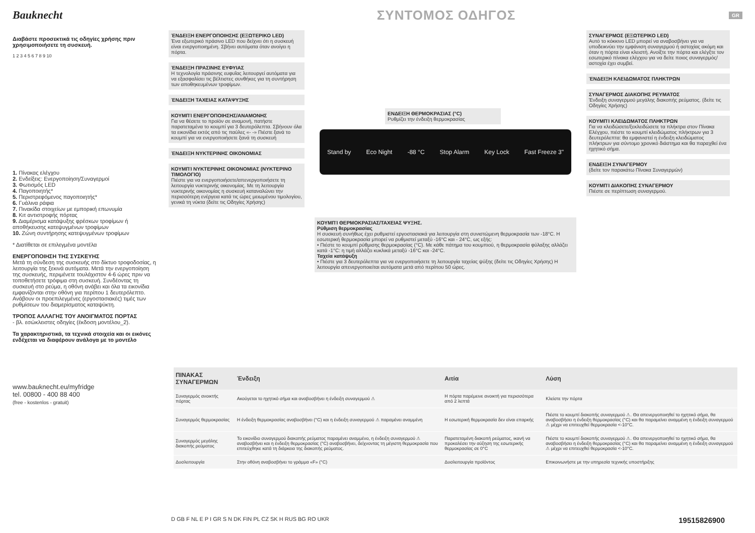Bauknecht
ΣΥΝΤΟΜΟΣ ΟΔΗΓΟΣ
GR
Διαβάστε προσεκτικά τις οδηγίες χρήσης πριν χρησιμοποιήσετε τη συσκευή.
1 2 3 4 5 6 7 8 9 10
1. Πίνακας ελέγχου
2. Ενδείξεις: Ενεργοποίηση/Συναγερμοί
3. Φωτισμός LED
4. Παγοποιητής*
5. Περιστρεφόμενος παγοποιητής*
6. Γυάλινα ράφια
7. Πινακίδα στοιχείων με εμπορική επωνυμία
8. Κιτ αντιστροφής πόρτας
9. Διαμέρισμα κατάψυξης φρέσκων τροφίμων ή αποθήκευσης κατεψυγμένων τροφίμων
10. Ζώνη συντήρησης κατεψυγμένων τροφίμων
* Διατίθεται σε επιλεγμένα μοντέλα
ΕΝΕΡΓΟΠΟΙΗΣΗ ΤΗΣ ΣΥΣΚΕΥΗΣ
Μετά τη σύνδεση της συσκευής στο δίκτυο τροφοδοσίας, η λειτουργία της ξεκινά αυτόματα. Μετά την ενεργοποίηση της συσκευής, περιμένετε τουλάχιστον 4-6 ώρες πριν να τοποθετήσετε τρόφιμα στη συσκευή. Συνδέοντας τη συσκευή στο ρεύμα, η οθόνη ανάβει και όλα τα εικονίδια εμφανίζονται στην οθόνη για περίπου 1 δευτερόλεπτο. Ανάβουν οι προεπιλεγμένες (εργοστασιακές) τιμές των ρυθμίσεων του διαμερίσματος καταψύκτη.
ΤΡΟΠΟΣ ΑΛΛΑΓΗΣ ΤΟΥ ΑΝΟΙΓΜΑΤΟΣ ΠΟΡΤΑΣ
- βλ. εσώκλειστες οδηγίες (έκδοση μοντέλου_2).
Τα χαρακτηριστικά, τα τεχνικά στοιχεία και οι εικόνες ενδέχεται να διαφέρουν ανάλογα με το μοντέλο
www.bauknecht.eu/myfridge
tel. 00800 - 400 88 400
(free - kostenlos - gratuit)
ΈΝΔΕΙΞΗ ΕΝΕΡΓΟΠΟΙΗΣΗΣ (ΕΞΩΤΕΡΙΚΟ LED)
Ένα εξωτερικό πράσινο LED που δείχνει ότι η συσκευή είναι ενεργοποιημένη. Σβήνει αυτόματα όταν ανοίγει η πόρτα.
ΈΝΔΕΙΞΗ ΠΡΑΣΙΝΗΣ ΕΥΦΥΙΑΣ
Η τεχνολογία πράσινης ευφυΐας λειτουργεί αυτόματα για να εξασφαλίσει τις βέλτιστες συνθήκες για τη συντήρηση των αποθηκευμένων τροφίμων.
ΈΝΔΕΙΞΗ ΤΑΧΕΙΑΣ ΚΑΤΑΨΥΞΗΣ
ΚΟΥΜΠΊ ΕΝΕΡΓΟΠΟΙΗΣΗΣ/ΑΝΑΜΟΝΗΣ
Για να θέσετε το προϊόν σε αναμονή, πατήστε παρατεταμένα το κουμπί για 3 δευτερόλεπτα. Σβήνουν όλα τα εικονίδια εκτός από τις παύλες «- -» Πιέστε ξανά το κουμπί για να ενεργοποιήσετε ξανά τη συσκευή
ΈΝΔΕΙΞΗ ΝΥΚΤΕΡΙΝΗΣ ΟΙΚΟΝΟΜΙΑΣ
ΚΟΥΜΠΊ ΝΥΚΤΕΡΙΝΗΣ ΟΙΚΟΝΟΜΙΑΣ (ΝΥΚΤΕΡΙΝΟ ΤΙΜΟΛΟΓΙΟ)
Πιέστε για να ενεργοποιήσετε/απενεργοποιήσετε τη λειτουργία νυκτερινής οικονομίας. Με τη λειτουργία νυκτερινής οικονομίας η συσκευή καταναλώνει την περισσότερη ενέργεια κατά τις ώρες μειωμένου τιμολογίου, γενικά τη νύκτα (δείτε τις Οδηγίες Χρήσης)
ΕΝΔΕΙΞΗ ΘΕΡΜΟΚΡΑΣΙΑΣ (°C)
Ρυθμίζει την ένδειξη θερμοκρασίας
Stand by Eco Night -88 °C Stop Alarm Key Lock Fast Freeze 3"
ΚΟΥΜΠΊ ΘΕΡΜΟΚΡΑΣΙΑΣ/ΤΑΧΕΙΑΣ ΨΥΞΗΣ.
Ρύθμιση θερμοκρασίας
Η συσκευή συνήθως έχει ρυθμιστεί εργοστασιακά για λειτουργία στη συνιστώμενη θερμοκρασία των -18°C. Η εσωτερική θερμοκρασία μπορεί να ρυθμιστεί μεταξύ -16°C και - 24°C, ως εξής:
• Πιέστε το κουμπί ρύθμισης θερμοκρασίας (°C). Με κάθε πάτημα του κουμπιού, η θερμοκρασία φύλαξης αλλάζει κατά -1°C: η τιμή αλλάζει κυκλικά μεταξύ -16°C και -24°C.
Ταχεία κατάψυξη
• Πιέστε για 3 δευτερόλεπτα για να ενεργοποιήσετε τη λειτουργία ταχείας ψύξης (δείτε τις Οδηγίες Χρήσης) Η λειτουργία απενεργοποιείται αυτόματα μετά από περίπου 50 ώρες.
ΣΥΝΑΓΕΡΜΟΣ (ΕΞΩΤΕΡΙΚΟ LED)
Αυτό το κόκκινο LED μπορεί να αναβοσβήνει για να υποδεικνύει την εμφάνιση συναγερμού ή αστοχίας ακόμη και όταν η πόρτα είναι κλειστή. Ανοίξτε την πόρτα και ελέγξτε τον εσωτερικό πίνακα ελέγχου για να δείτε ποιος συναγερμός/αστοχία έχει συμβεί.
ΈΝΔΕΙΞΗ ΚΛΕΙΔΩΜΑΤΟΣ ΠΛΗΚΤΡΩΝ
ΣΥΝΑΓΕΡΜΟΣ ΔΙΑΚΟΠΗΣ ΡΕΥΜΑΤΟΣ
Ένδειξη συναγερμού μεγάλης διακοπής ρεύματος. (δείτε τις Οδηγίες Χρήσης)
ΚΟΥΜΠΊ ΚΛΕΙΔΩΜΑΤΟΣ ΠΛΗΚΤΡΩΝ
Για να κλειδώσετε/ξεκλειδώσετε τα πλήκτρα στον Πίνακα Ελέγχου, πιέστε το κουμπί κλειδώματος πλήκτρων για 3 δευτερόλεπτα: θα εμφανιστεί η ένδειξη κλειδώματος πλήκτρων για σύντομο χρονικό διάστημα και θα παραχθεί ένα ηχητικό σήμα.
ΕΝΔΕΙΞΗ ΣΥΝΑΓΕΡΜΟΥ
(δείτε τον παρακάτω Πίνακα Συναγερμών)
ΚΟΥΜΠΊ ΔΙΑΚΟΠΗΣ ΣΥΝΑΓΕΡΜΟΥ
Πιέστε σε περίπτωση συναγερμού.
| ΠΙΝΑΚΑΣ ΣΥΝΑΓΕΡΜΩΝ | Ένδειξη | Αιτία | Λύση |
| --- | --- | --- | --- |
| Συναγερμός ανοικτής πόρτας | Ακούγεται το ηχητικό σήμα και αναβοσβήνει η ένδειξη συναγερμού ⚠ | Η πόρτα παρέμεινε ανοικτή για περισσότερα από 2 λεπτά | Κλείστε την πόρτα |
| Συναγερμός θερμοκρασίας | Η ένδειξη θερμοκρασίας αναβοσβήνει (°C) και η ένδειξη συναγερμού ⚠ παραμένει αναμμένη | Η εσωτερική θερμοκρασία δεν είναι επαρκής | Πιέστε το κουμπί διακοπής συναγερμού ⚠. Θα απενεργοποιηθεί το ηχητικό σήμα, θα αναβοσβήσει η ένδειξη θερμοκρασίας (°C) και θα παραμείνει αναμμένη η ένδειξη συναγερμού ⚠ μέχρι να επιτευχθεί θερμοκρασία <-10°C. |
| Συναγερμός μεγάλης διακοπής ρεύματος | Το εικονίδιο συναγερμού διακοπής ρεύματος παραμένει αναμμένο, η ένδειξη συναγερμού ⚠ αναβοσβήνει και η ένδειξη θερμοκρασίας (°C) αναβοσβήνει, δείχνοντας τη μέγιστη θερμοκρασία που επιτεύχθηκε κατά τη διάρκεια της διακοπής ρεύματος. | Παρατεταμένη διακοπή ρεύματος, ικανή να προκαλέσει την αύξηση της εσωτερικής θερμοκρασίας σε 0°C | Πιέστε το κουμπί διακοπής συναγερμού ⚠. Θα απενεργοποιηθεί το ηχητικό σήμα, θα αναβοσβήσει η ένδειξη θερμοκρασίας (°C) και θα παραμείνει αναμμένη η ένδειξη συναγερμού ⚠ μέχρι να επιτευχθεί θερμοκρασία <-10°C. |
| Δυσλειτουργία | Στην οθόνη αναβοσβήνει το γράμμα «F» (°C) | Δυσλειτουργία προϊόντος | Επικοινωνήστε με την υπηρεσία τεχνικής υποστήριξης |
D GB F NL E P I GR S N DK FIN PL CZ SK H RUS BG RO UKR 19515826900